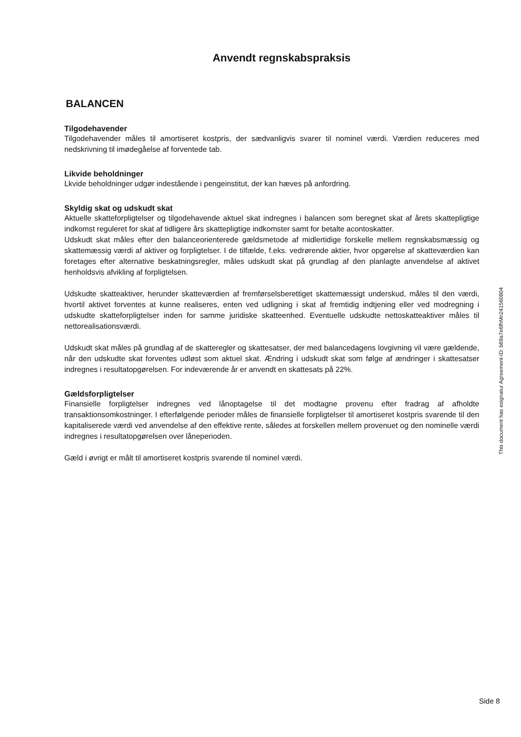Anvendt regnskabspraksis
BALANCEN
Tilgodehavender
Tilgodehavender måles til amortiseret kostpris, der sædvanligvis svarer til nominel værdi. Værdien reduceres med nedskrivning til imødegåelse af forventede tab.
Likvide beholdninger
Lkvide beholdninger udgør indestående i pengeinstitut, der kan hæves på anfordring.
Skyldig skat og udskudt skat
Aktuelle skatteforpligtelser og tilgodehavende aktuel skat indregnes i balancen som beregnet skat af årets skattepligtige indkomst reguleret for skat af tidligere års skattepligtige indkomster samt for betalte acontoskatter.
Udskudt skat måles efter den balanceorienterede gældsmetode af midlertidige forskelle mellem regnskabsmæssig og skattemæssig værdi af aktiver og forpligtelser. I de tilfælde, f.eks. vedrørende aktier, hvor opgørelse af skatteværdien kan foretages efter alternative beskatningsregler, måles udskudt skat på grundlag af den planlagte anvendelse af aktivet henholdsvis afvikling af forpligtelsen.
Udskudte skatteaktiver, herunder skatteværdien af fremførselsberettiget skattemæssigt underskud, måles til den værdi, hvortil aktivet forventes at kunne realiseres, enten ved udligning i skat af fremtidig indtjening eller ved modregning i udskudte skatteforpligtelser inden for samme juridiske skatteenhed. Eventuelle udskudte nettoskatteaktiver måles til nettorealisationsværdi.
Udskudt skat måles på grundlag af de skatteregler og skattesatser, der med balancedagens lovgivning vil være gældende, når den udskudte skat forventes udløst som aktuel skat. Ændring i udskudt skat som følge af ændringer i skattesatser indregnes i resultatopgørelsen. For indeværende år er anvendt en skattesats på 22%.
Gældsforpligtelser
Finansielle forpligtelser indregnes ved lånoptagelse til det modtagne provenu efter fradrag af afholdte transaktionsomkostninger. I efterfølgende perioder måles de finansielle forpligtelser til amortiseret kostpris svarende til den kapitaliserede værdi ved anvendelse af den effektive rente, således at forskellen mellem provenuet og den nominelle værdi indregnes i resultatopgørelsen over låneperioden.
Gæld i øvrigt er målt til amortiseret kostpris svarende til nominel værdi.
This document has esignatur Agreement-ID: b69a7e6fhMn241560804
Side 8